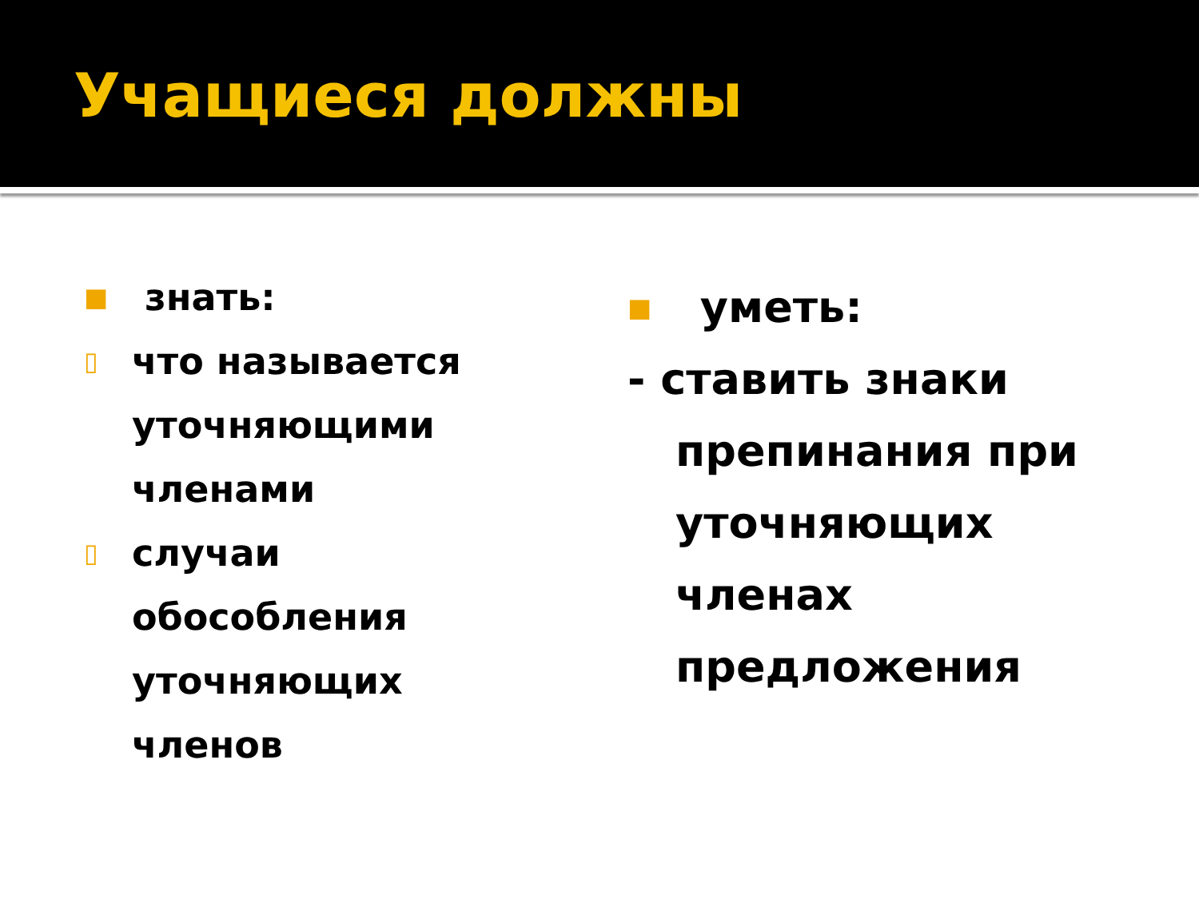Учащиеся должны
■ знать:
▯ что называется
уточняющими
членами
▯ случаи
обособления
уточняющих
членов
■ уметь:
- ставить знаки
препинания при
уточняющих
членах
предложения